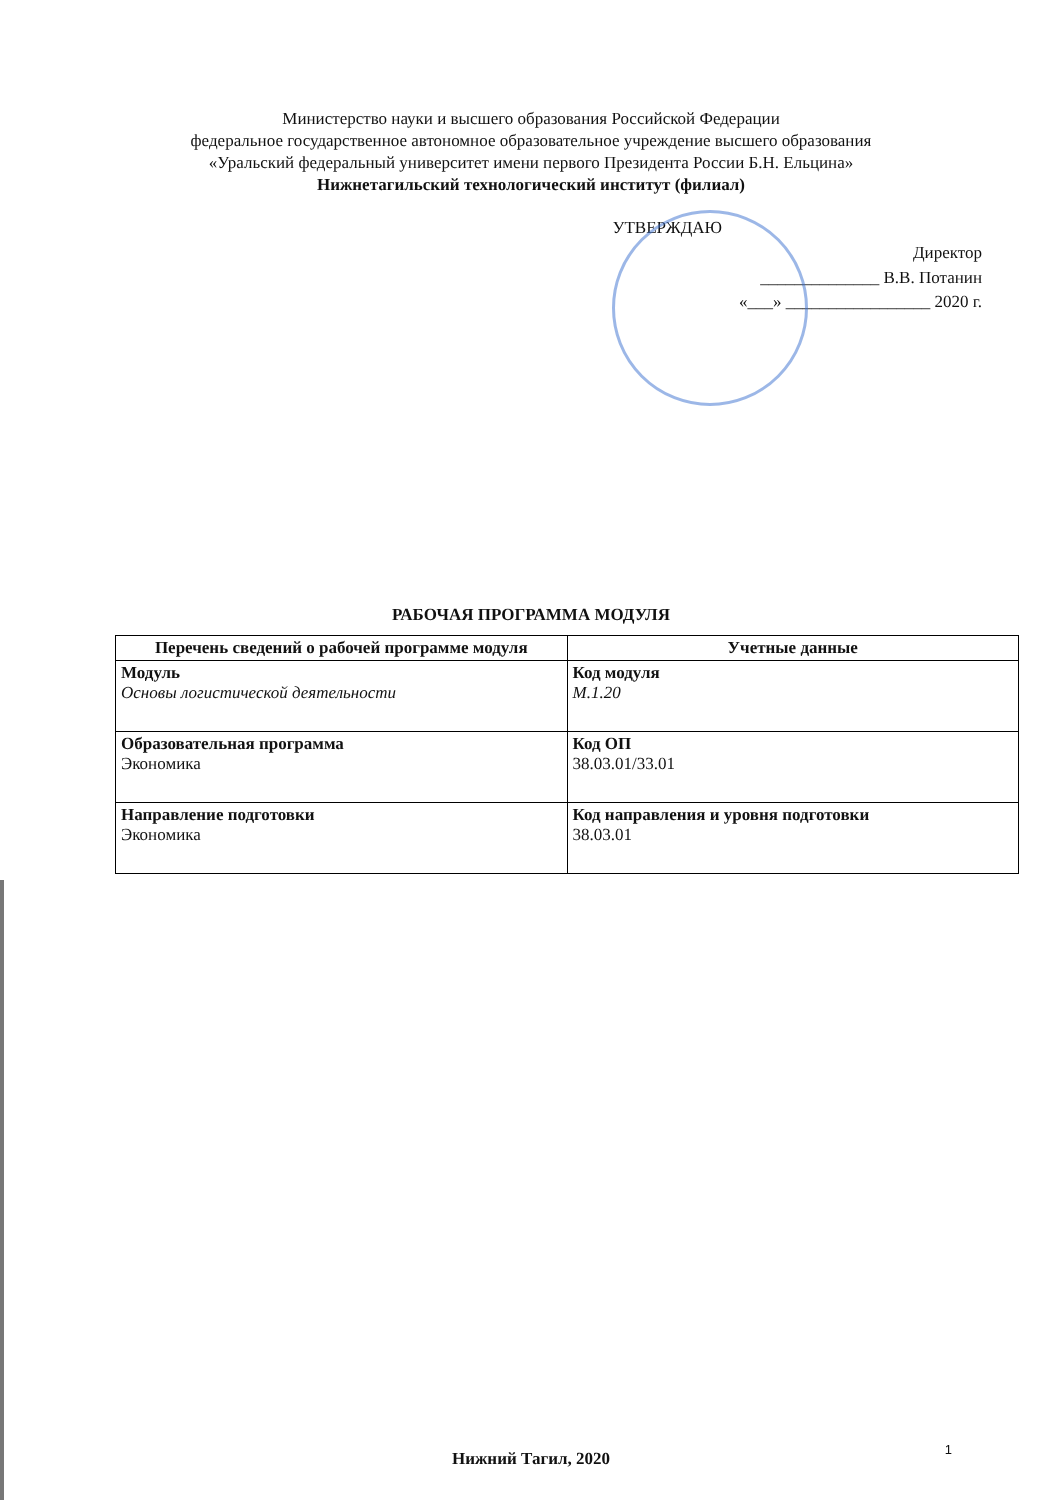Министерство науки и высшего образования Российской Федерации
федеральное государственное автономное образовательное учреждение высшего образования
«Уральский федеральный университет имени первого Президента России Б.Н. Ельцина»
Нижнетагильский технологический институт (филиал)
УТВЕРЖДАЮ
Директор
______________ В.В. Потанин
«___» _________________ 2020 г.
РАБОЧАЯ ПРОГРАММА МОДУЛЯ
| Перечень сведений о рабочей программе модуля | Учетные данные |
| --- | --- |
| Модуль Основы логистической деятельности | Код модуля М.1.20 |
| Образовательная программа Экономика | Код ОП 38.03.01/33.01 |
| Направление подготовки Экономика | Код направления и уровня подготовки 38.03.01 |
Нижний Тагил, 2020
1